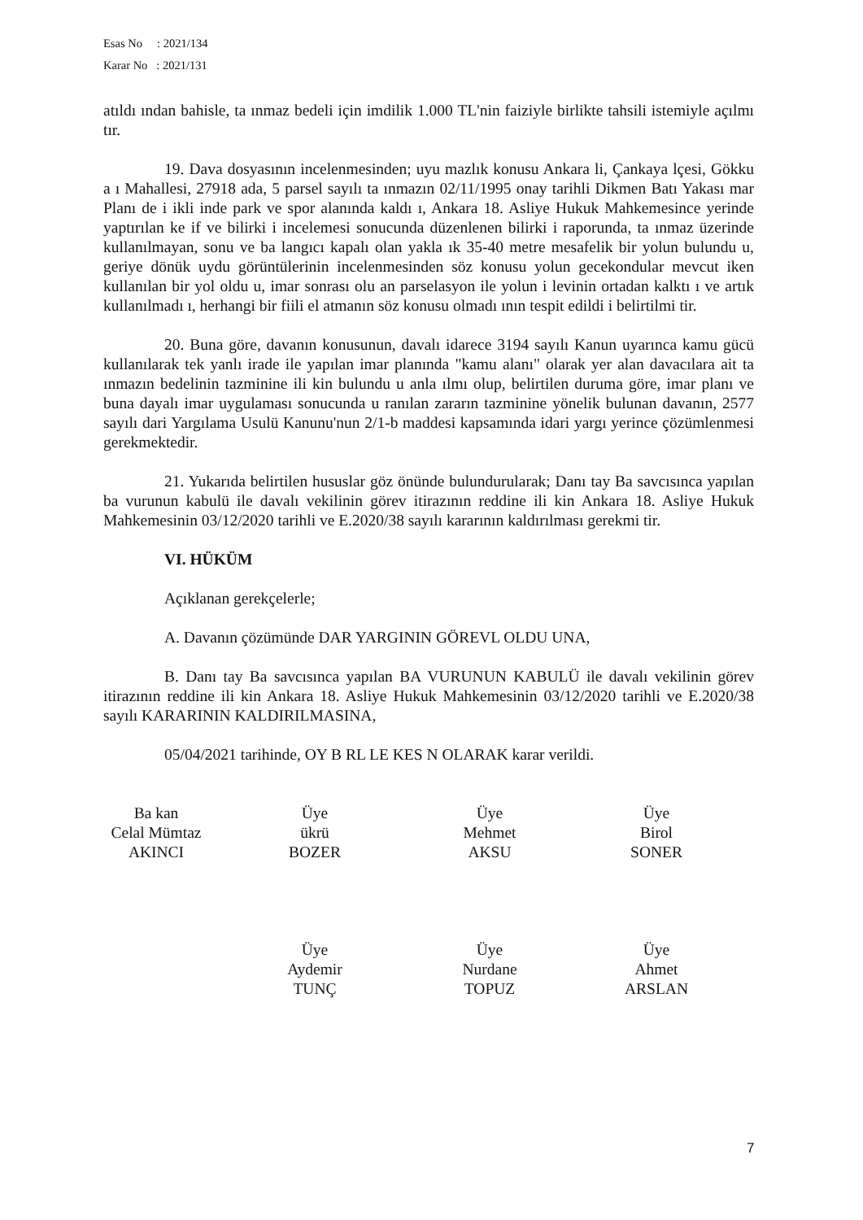Esas No : 2021/134
Karar No : 2021/131
atıldı ından bahisle, ta ınmaz bedeli için imdilik 1.000 TL'nin faiziyle birlikte tahsili istemiyle açılmı tır.
19. Dava dosyasının incelenmesinden; uyu mazlık konusu Ankara li, Çankaya lçesi, Gökku a ı Mahallesi, 27918 ada, 5 parsel sayılı ta ınmazın 02/11/1995 onay tarihli Dikmen Batı Yakası mar Planı de i ikli inde park ve spor alanında kaldı ı, Ankara 18. Asliye Hukuk Mahkemesince yerinde yaptırılan ke if ve bilirki i incelemesi sonucunda düzenlenen bilirki i raporunda, ta ınmaz üzerinde kullanılmayan, sonu ve ba langıcı kapalı olan yakla ık 35-40 metre mesafelik bir yolun bulundu u, geriye dönük uydu görüntülerinin incelenmesinden söz konusu yolun gecekondular mevcut iken kullanılan bir yol oldu u, imar sonrası olu an parselasyon ile yolun i levinin ortadan kalktı ı ve artık kullanılmadı ı, herhangi bir fiili el atmanın söz konusu olmadı ının tespit edildi i belirtilmi tir.
20. Buna göre, davanın konusunun, davalı idarece 3194 sayılı Kanun uyarınca kamu gücü kullanılarak tek yanlı irade ile yapılan imar planında "kamu alanı" olarak yer alan davacılara ait ta ınmazın bedelinin tazminine ili kin bulundu u anla ılmı olup, belirtilen duruma göre, imar planı ve buna dayalı imar uygulaması sonucunda u ranılan zararın tazminine yönelik bulunan davanın, 2577 sayılı dari Yargılama Usulü Kanunu'nun 2/1-b maddesi kapsamında idari yargı yerince çözümlenmesi gerekmektedir.
21. Yukarıda belirtilen hususlar göz önünde bulundurularak; Danı tay Ba savcısınca yapılan ba vurunun kabulü ile davalı vekilinin görev itirazının reddine ili kin Ankara 18. Asliye Hukuk Mahkemesinin 03/12/2020 tarihli ve E.2020/38 sayılı kararının kaldırılması gerekmi tir.
VI. HÜKÜM
Açıklanan gerekçelerle;
A. Davanın çözümünde DAR YARGININ GÖREVL OLDU UNA,
B. Danı tay Ba savcısınca yapılan BA VURUNUN KABULÜ ile davalı vekilinin görev itirazının reddine ili kin Ankara 18. Asliye Hukuk Mahkemesinin 03/12/2020 tarihli ve E.2020/38 sayılı KARARININ KALDIRILMASINA,
05/04/2021 tarihinde, OY B RL LE KES N OLARAK karar verildi.
Ba kan
Celal Mümtaz
AKINCI
Üye
ükrü
BOZER
Üye
Mehmet
AKSU
Üye
Birol
SONER
Üye
Aydemir
TUNÇ
Üye
Nurdane
TOPUZ
Üye
Ahmet
ARSLAN
7